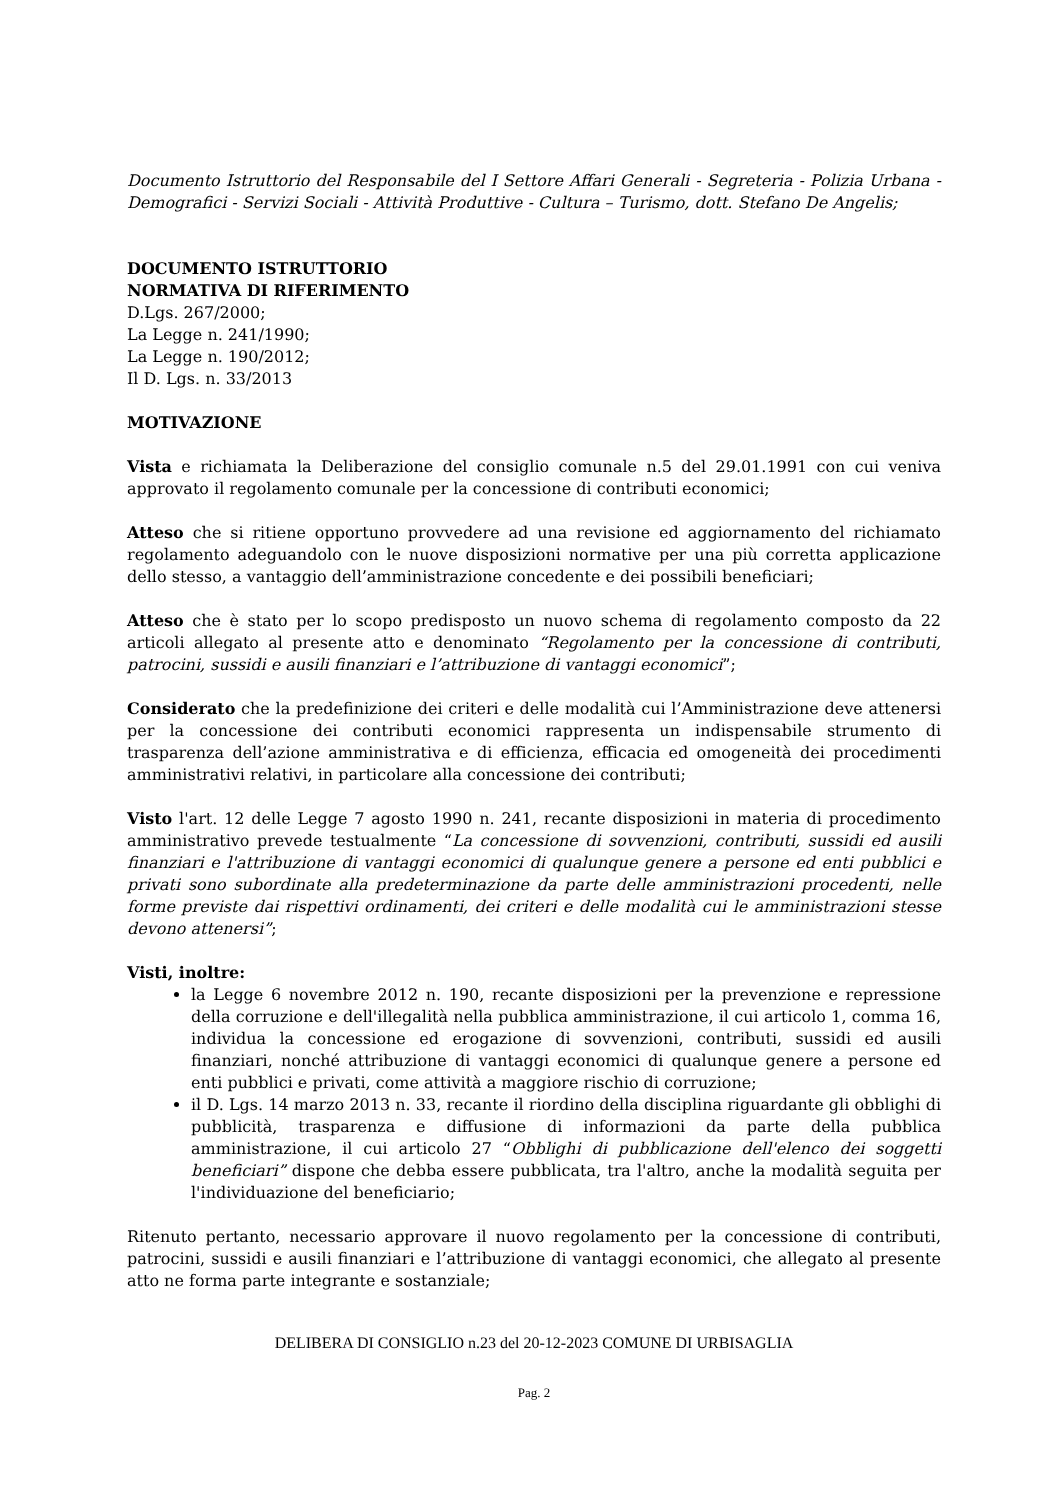Documento Istruttorio del Responsabile del I Settore Affari Generali - Segreteria - Polizia Urbana - Demografici - Servizi Sociali - Attività Produttive - Cultura – Turismo, dott. Stefano De Angelis;
DOCUMENTO ISTRUTTORIO
NORMATIVA DI RIFERIMENTO
D.Lgs. 267/2000;
La Legge n. 241/1990;
La Legge n. 190/2012;
Il D. Lgs. n. 33/2013
MOTIVAZIONE
Vista e richiamata la Deliberazione del consiglio comunale n.5 del 29.01.1991 con cui veniva approvato il regolamento comunale per la concessione di contributi economici;
Atteso che si ritiene opportuno provvedere ad una revisione ed aggiornamento del richiamato regolamento adeguandolo con le nuove disposizioni normative per una più corretta applicazione dello stesso, a vantaggio dell’amministrazione concedente e dei possibili beneficiari;
Atteso che è stato per lo scopo predisposto un nuovo schema di regolamento composto da 22 articoli allegato al presente atto e denominato “Regolamento per la concessione di contributi, patrocini, sussidi e ausili finanziari e l’attribuzione di vantaggi economici”;
Considerato che la predefinizione dei criteri e delle modalità cui l’Amministrazione deve attenersi per la concessione dei contributi economici rappresenta un indispensabile strumento di trasparenza dell’azione amministrativa e di efficienza, efficacia ed omogeneità dei procedimenti amministrativi relativi, in particolare alla concessione dei contributi;
Visto l'art. 12 delle Legge 7 agosto 1990 n. 241, recante disposizioni in materia di procedimento amministrativo prevede testualmente “La concessione di sovvenzioni, contributi, sussidi ed ausili finanziari e l'attribuzione di vantaggi economici di qualunque genere a persone ed enti pubblici e privati sono subordinate alla predeterminazione da parte delle amministrazioni procedenti, nelle forme previste dai rispettivi ordinamenti, dei criteri e delle modalità cui le amministrazioni stesse devono attenersi”;
Visti, inoltre:
la Legge 6 novembre 2012 n. 190, recante disposizioni per la prevenzione e repressione della corruzione e dell'illegalità nella pubblica amministrazione, il cui articolo 1, comma 16, individua la concessione ed erogazione di sovvenzioni, contributi, sussidi ed ausili finanziari, nonché attribuzione di vantaggi economici di qualunque genere a persone ed enti pubblici e privati, come attività a maggiore rischio di corruzione;
il D. Lgs. 14 marzo 2013 n. 33, recante il riordino della disciplina riguardante gli obblighi di pubblicità, trasparenza e diffusione di informazioni da parte della pubblica amministrazione, il cui articolo 27 “Obblighi di pubblicazione dell'elenco dei soggetti beneficiari” dispone che debba essere pubblicata, tra l'altro, anche la modalità seguita per l'individuazione del beneficiario;
Ritenuto pertanto, necessario approvare il nuovo regolamento per la concessione di contributi, patrocini, sussidi e ausili finanziari e l’attribuzione di vantaggi economici, che allegato al presente atto ne forma parte integrante e sostanziale;
DELIBERA DI CONSIGLIO n.23 del 20-12-2023 COMUNE DI URBISAGLIA
Pag. 2